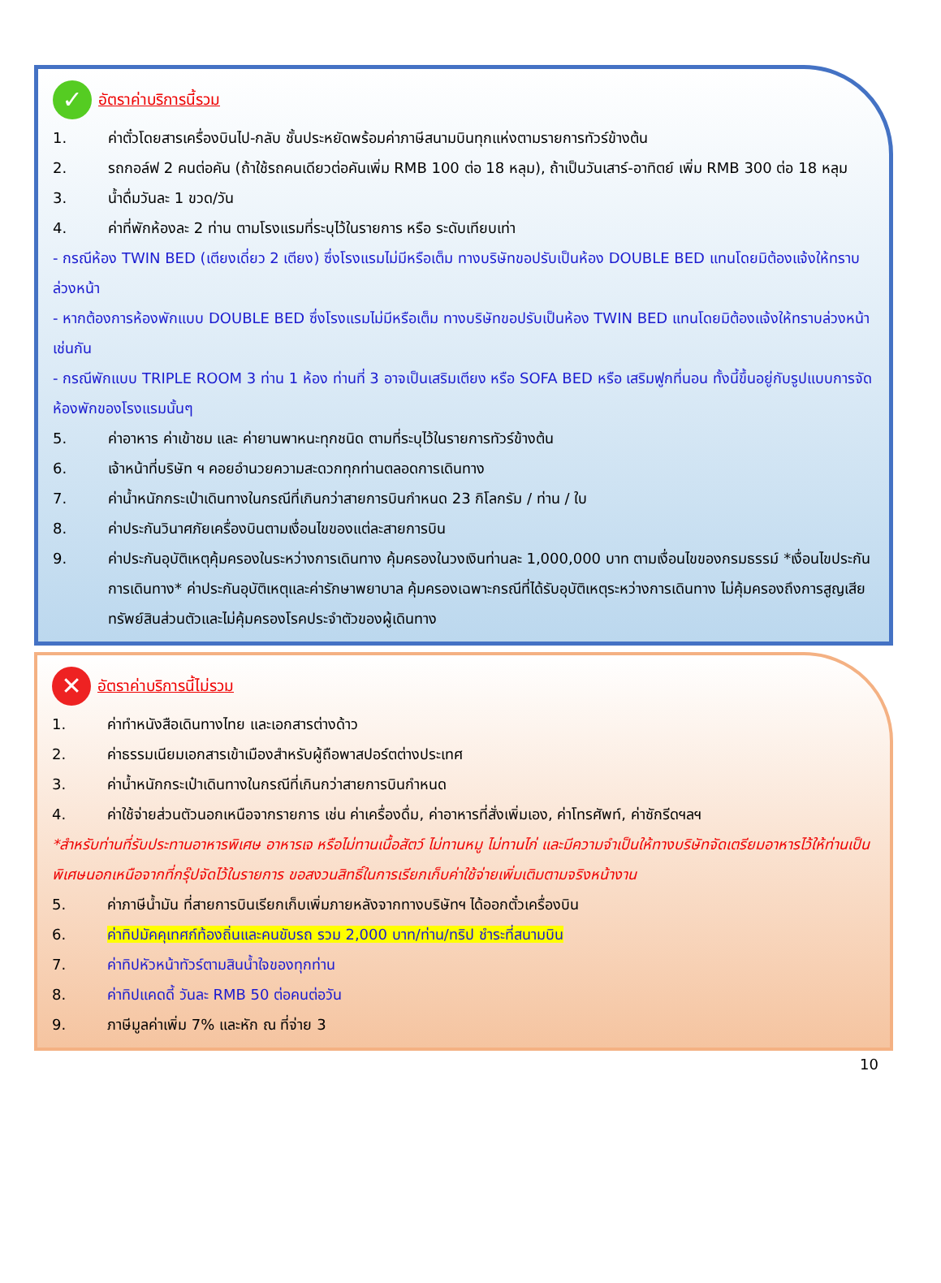✓
อัตราค่าบริการนี้รวม
1. ค่าตั๋วโดยสารเครื่องบินไป-กลับ ชั้นประหยัดพร้อมค่าภาษีสนามบินทุกแห่งตามรายการทัวร์ข้างต้น
2. รถกอล์ฟ 2 คนต่อคัน (ถ้าใช้รถคนเดียวต่อคันเพิ่ม RMB 100 ต่อ 18 หลุม), ถ้าเป็นวันเสาร์-อาทิตย์ เพิ่ม RMB 300 ต่อ 18 หลุม
3. น้ำดื่มวันละ 1 ขวด/วัน
4. ค่าที่พักห้องละ 2 ท่าน ตามโรงแรมที่ระบุไว้ในรายการ หรือ ระดับเทียบเท่า
- กรณีห้อง TWIN BED (เตียงเดี่ยว 2 เตียง) ซึ่งโรงแรมไม่มีหรือเต็ม ทางบริษัทขอปรับเป็นห้อง DOUBLE BED แทนโดยมิต้องแจ้งให้ทราบล่วงหน้า
- หากต้องการห้องพักแบบ DOUBLE BED ซึ่งโรงแรมไม่มีหรือเต็ม ทางบริษัทขอปรับเป็นห้อง TWIN BED แทนโดยมิต้องแจ้งให้ทราบล่วงหน้า เช่นกัน
- กรณีพักแบบ TRIPLE ROOM 3 ท่าน 1 ห้อง ท่านที่ 3 อาจเป็นเสริมเตียง หรือ SOFA BED หรือ เสริมฟูกที่นอน ทั้งนี้ขึ้นอยู่กับรูปแบบการจัดห้องพักของโรงแรมนั้นๆ
5. ค่าอาหาร ค่าเข้าชม และ ค่ายานพาหนะทุกชนิด ตามที่ระบุไว้ในรายการทัวร์ข้างต้น
6. เจ้าหน้าที่บริษัท ฯ คอยอำนวยความสะดวกทุกท่านตลอดการเดินทาง
7. ค่าน้ำหนักกระเป๋าเดินทางในกรณีที่เกินกว่าสายการบินกำหนด 23 กิโลกรัม / ท่าน / ใบ
8. ค่าประกันวินาศภัยเครื่องบินตามเงื่อนไขของแต่ละสายการบิน
9. ค่าประกันอุบัติเหตุคุ้มครองในระหว่างการเดินทาง คุ้มครองในวงเงินท่านละ 1,000,000 บาท ตามเงื่อนไขของกรมธรรม์ *เงื่อนไขประกันการเดินทาง* ค่าประกันอุบัติเหตุและค่ารักษาพยาบาล คุ้มครองเฉพาะกรณีที่ได้รับอุบัติเหตุระหว่างการเดินทาง ไม่คุ้มครองถึงการสูญเสียทรัพย์สินส่วนตัวและไม่คุ้มครองโรคประจำตัวของผู้เดินทาง
✕
อัตราค่าบริการนี้ไม่รวม
1. ค่าทำหนังสือเดินทางไทย และเอกสารต่างด้าว
2. ค่าธรรมเนียมเอกสารเข้าเมืองสำหรับผู้ถือพาสปอร์ตต่างประเทศ
3. ค่าน้ำหนักกระเป๋าเดินทางในกรณีที่เกินกว่าสายการบินกำหนด
4. ค่าใช้จ่ายส่วนตัวนอกเหนือจากรายการ เช่น ค่าเครื่องดื่ม, ค่าอาหารที่สั่งเพิ่มเอง, ค่าโทรศัพท์, ค่าซักรีดฯลฯ
*สำหรับท่านที่รับประทานอาหารพิเศษ อาหารเจ หรือไม่ทานเนื้อสัตว์ ไม่ทานหมู ไม่ทานไก่ และมีความจำเป็นให้ทางบริษัทจัดเตรียมอาหารไว้ให้ท่านเป็นพิเศษนอกเหนือจากที่กรุ๊ปจัดไว้ในรายการ ขอสงวนสิทธิ์ในการเรียกเก็บค่าใช้จ่ายเพิ่มเติมตามจริงหน้างาน
5. ค่าภาษีน้ำมัน ที่สายการบินเรียกเก็บเพิ่มภายหลังจากทางบริษัทฯ ได้ออกตั๋วเครื่องบิน
6. ค่าทิปมัคคุเทศก์ท้องถิ่นและคนขับรถ รวม 2,000 บาท/ท่าน/ทริป ชำระที่สนามบิน
7. ค่าทิปหัวหน้าทัวร์ตามสินน้ำใจของทุกท่าน
8. ค่าทิปแคดดี้ วันละ RMB 50 ต่อคนต่อวัน
9. ภาษีมูลค่าเพิ่ม 7% และหัก ณ ที่จ่าย 3
10